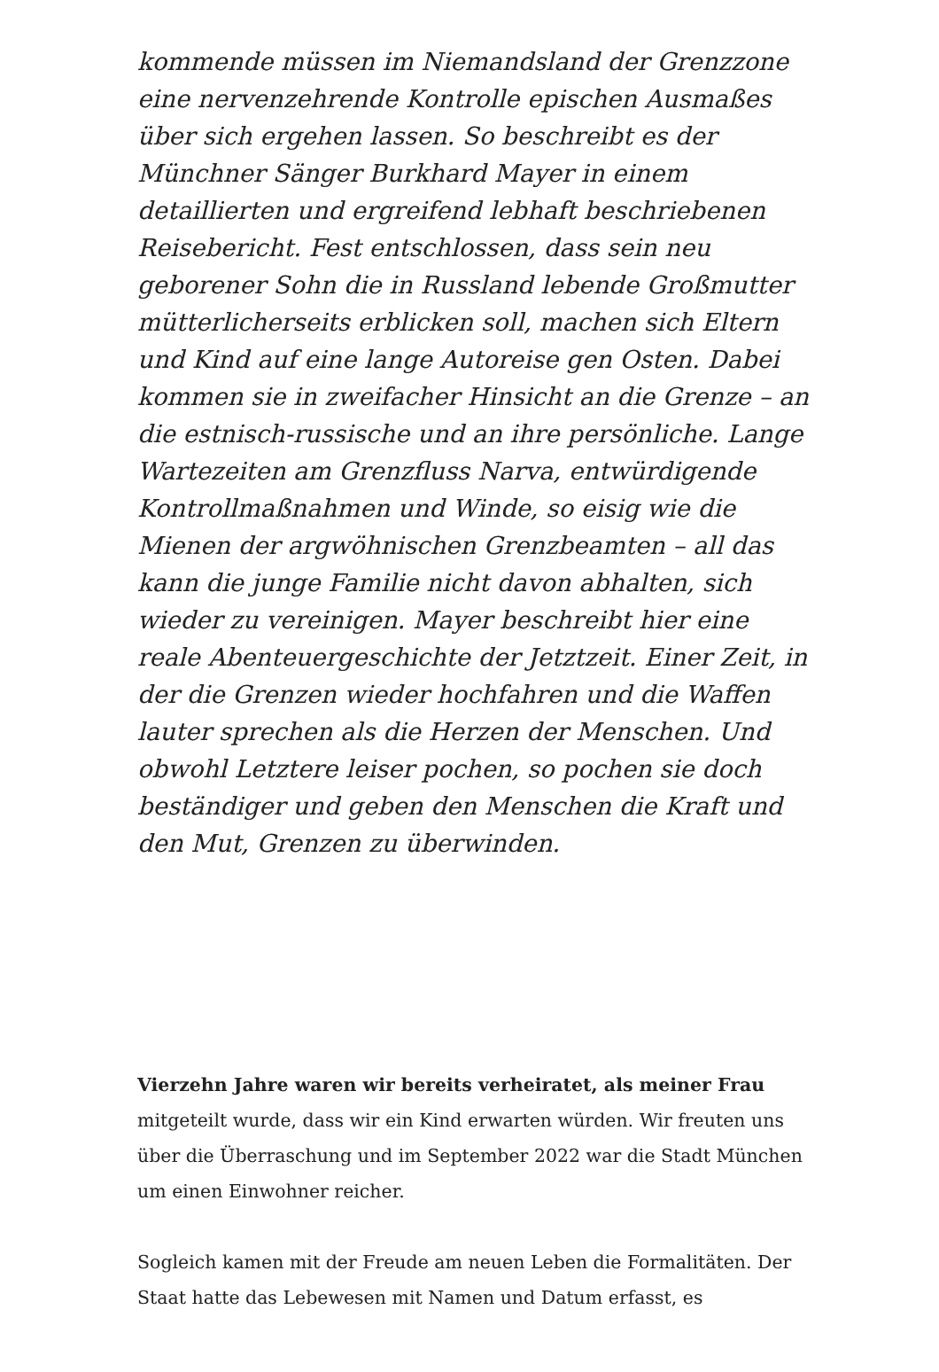kommende müssen im Niemandsland der Grenzzone eine nervenzehrende Kontrolle epischen Ausmaßes über sich ergehen lassen. So beschreibt es der Münchner Sänger Burkhard Mayer in einem detaillierten und ergreifend lebhaft beschriebenen Reisebericht. Fest entschlossen, dass sein neu geborener Sohn die in Russland lebende Großmutter mütterlicherseits erblicken soll, machen sich Eltern und Kind auf eine lange Autoreise gen Osten. Dabei kommen sie in zweifacher Hinsicht an die Grenze – an die estnisch-russische und an ihre persönliche. Lange Wartezeiten am Grenzfluss Narva, entwürdigende Kontrollmaßnahmen und Winde, so eisig wie die Mienen der argwöhnischen Grenzbeamten – all das kann die junge Familie nicht davon abhalten, sich wieder zu vereinigen. Mayer beschreibt hier eine reale Abenteuergeschichte der Jetztzeit. Einer Zeit, in der die Grenzen wieder hochfahren und die Waffen lauter sprechen als die Herzen der Menschen. Und obwohl Letztere leiser pochen, so pochen sie doch beständiger und geben den Menschen die Kraft und den Mut, Grenzen zu überwinden.
Vierzehn Jahre waren wir bereits verheiratet, als meiner Frau mitgeteilt wurde, dass wir ein Kind erwarten würden. Wir freuten uns über die Überraschung und im September 2022 war die Stadt München um einen Einwohner reicher.
Sogleich kamen mit der Freude am neuen Leben die Formalitäten. Der Staat hatte das Lebewesen mit Namen und Datum erfasst, es